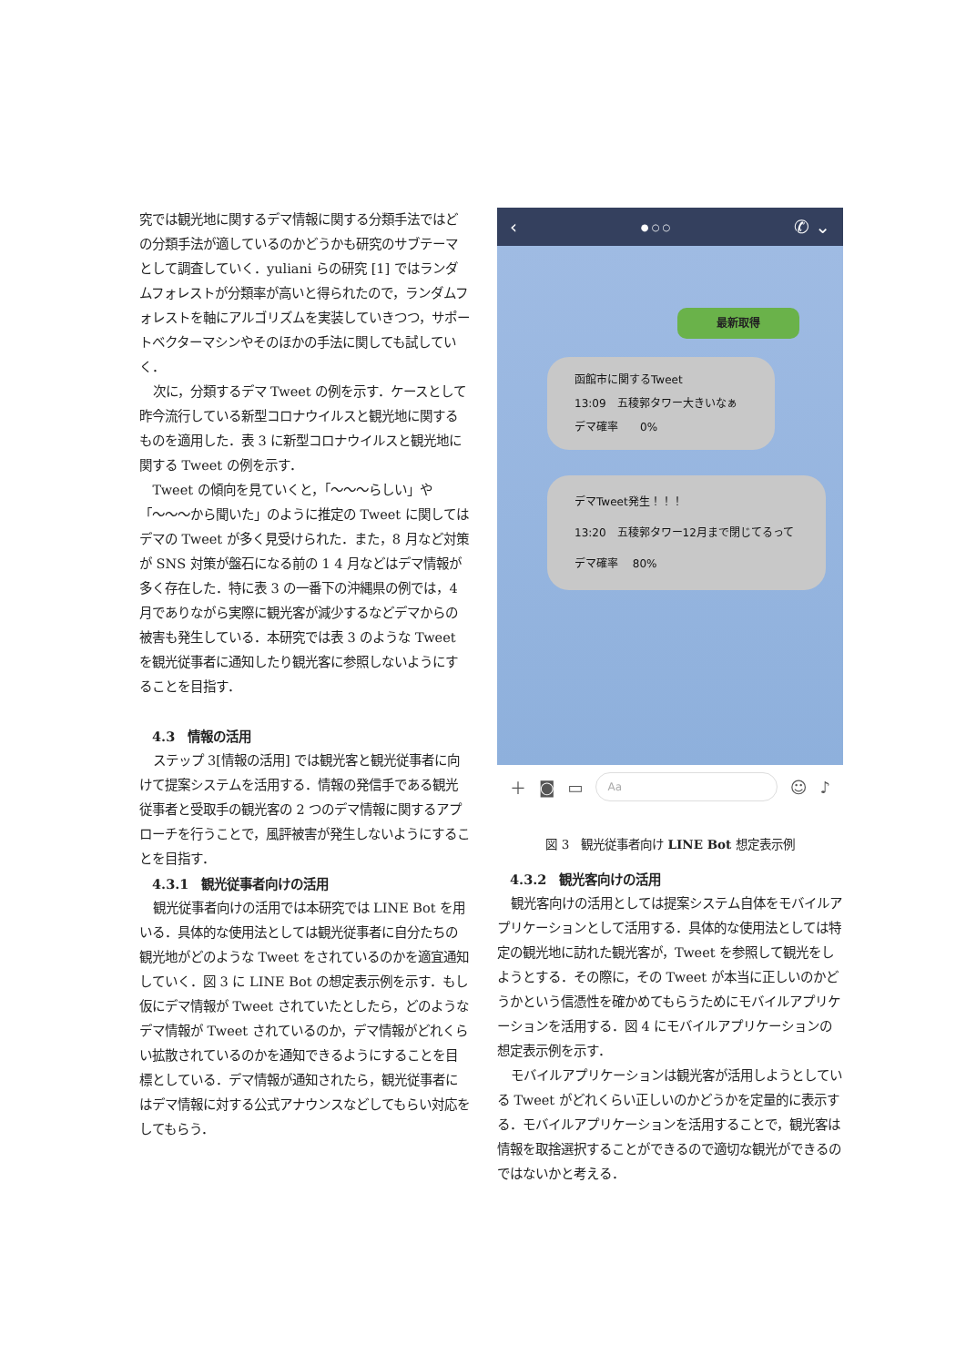究では観光地に関するデマ情報に関する分類手法ではどの分類手法が適しているのかどうかも研究のサブテーマとして調査していく．yuliani らの研究 [1] ではランダムフォレストが分類率が高いと得られたので，ランダムフォレストを軸にアルゴリズムを実装していきつつ，サポートベクターマシンやそのほかの手法に関しても試していく．
次に，分類するデマ Tweet の例を示す．ケースとして昨今流行している新型コロナウイルスと観光地に関するものを適用した．表 3 に新型コロナウイルスと観光地に関する Tweet の例を示す．
Tweet の傾向を見ていくと，「〜〜〜らしい」や「〜〜〜から聞いた」のように推定の Tweet に関してはデマの Tweet が多く見受けられた．また，8 月など対策が SNS 対策が盤石になる前の 1 4 月などはデマ情報が多く存在した．特に表 3 の一番下の沖縄県の例では，4 月でありながら実際に観光客が減少するなどデマからの被害も発生している．本研究では表 3 のような Tweet を観光従事者に通知したり観光客に参照しないようにすることを目指す．
4.3　情報の活用
ステップ 3[情報の活用] では観光客と観光従事者に向けて提案システムを活用する．情報の発信手である観光従事者と受取手の観光客の 2 つのデマ情報に関するアプローチを行うことで，風評被害が発生しないようにすることを目指す．
4.3.1　観光従事者向けの活用
観光従事者向けの活用では本研究では LINE Bot を用いる．具体的な使用法としては観光従事者に自分たちの観光地がどのような Tweet をされているのかを適宜通知していく．図 3 に LINE Bot の想定表示例を示す．もし仮にデマ情報が Tweet されていたとしたら，どのようなデマ情報が Tweet されているのか，デマ情報がどれくらい拡散されているのかを通知できるようにすることを目標としている．デマ情報が通知されたら，観光従事者にはデマ情報に対する公式アナウンスなどしてもらい対応をしてもらう．
‹ ● ○ ○ ✆ ⌄
最新取得
函館市に関するTweet
13:09　五稜郭タワー大きいなぁ
デマ確率　　0%
デマTweet発生！！！
13:20　五稜郭タワー12月まで閉じてるって
デマ確率　 80%
＋ ◙ ▭
Aa
☺ ♪
図 3　観光従事者向け LINE Bot 想定表示例
4.3.2　観光客向けの活用
観光客向けの活用としては提案システム自体をモバイルアプリケーションとして活用する．具体的な使用法としては特定の観光地に訪れた観光客が，Tweet を参照して観光をしようとする．その際に，その Tweet が本当に正しいのかどうかという信憑性を確かめてもらうためにモバイルアプリケーションを活用する．図 4 にモバイルアプリケーションの想定表示例を示す．
モバイルアプリケーションは観光客が活用しようとしている Tweet がどれくらい正しいのかどうかを定量的に表示する．モバイルアプリケーションを活用することで，観光客は情報を取捨選択することができるので適切な観光ができるのではないかと考える．